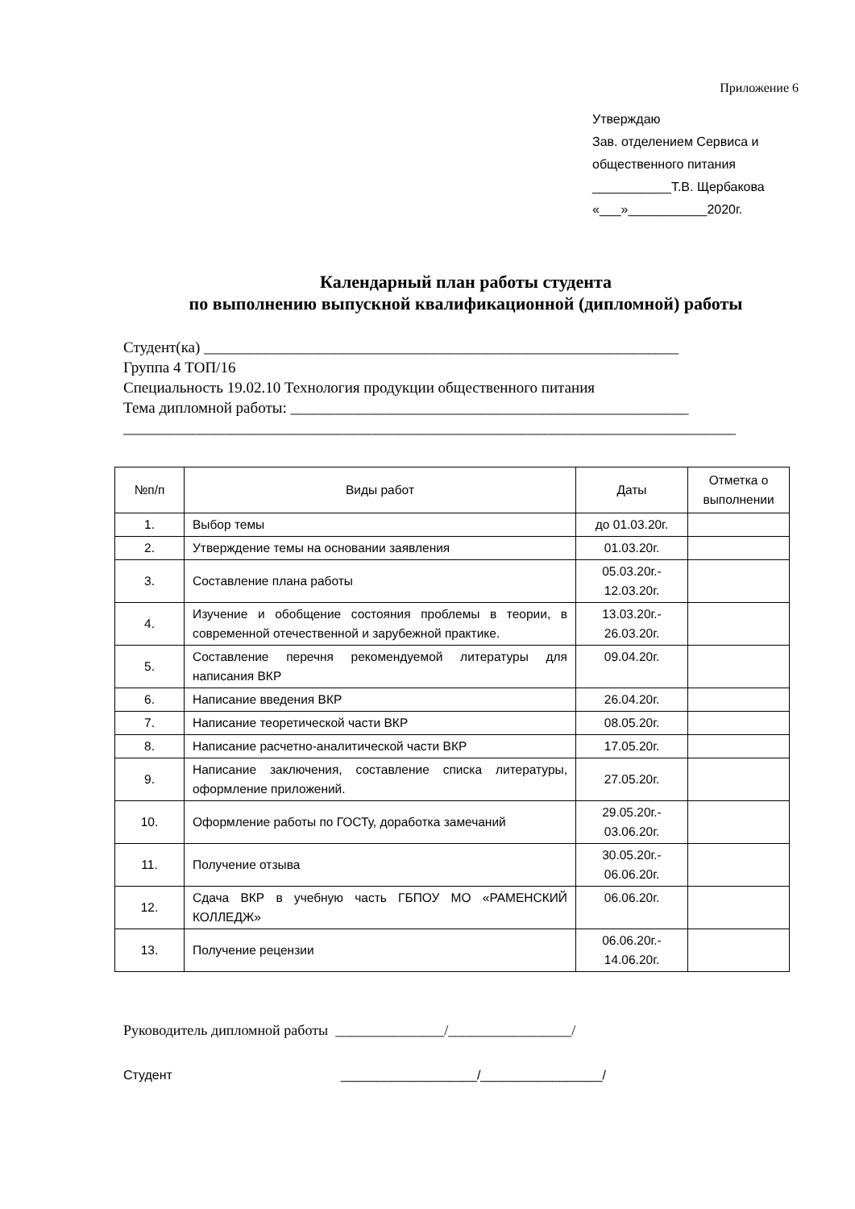Приложение 6
Утверждаю
Зав. отделением Сервиса и
общественного питания
___________Т.В. Щербакова
«___»___________2020г.
Календарный план работы студента
по выполнению выпускной квалификационной (дипломной) работы
Студент(ка) ______________________________________________________________
Группа 4 ТОП/16
Специальность 19.02.10 Технология продукции общественного питания
Тема дипломной работы: ____________________________________________________
________________________________________________________________________________
| №п/п | Виды работ | Даты | Отметка о выполнении |
| --- | --- | --- | --- |
| 1. | Выбор темы | до 01.03.20г. | |
| 2. | Утверждение темы на основании заявления | 01.03.20г. | |
| 3. | Составление плана работы | 05.03.20г.- 12.03.20г. | |
| 4. | Изучение и обобщение состояния проблемы в теории, в современной отечественной и зарубежной практике. | 13.03.20г.- 26.03.20г. | |
| 5. | Составление перечня рекомендуемой литературы для написания ВКР | 09.04.20г. | |
| 6. | Написание введения ВКР | 26.04.20г. | |
| 7. | Написание теоретической части ВКР | 08.05.20г. | |
| 8. | Написание расчетно-аналитической части ВКР | 17.05.20г. | |
| 9. | Написание заключения, составление списка литературы, оформление приложений. | 27.05.20г. | |
| 10. | Оформление работы по ГОСТу, доработка замечаний | 29.05.20г.- 03.06.20г. | |
| 11. | Получение отзыва | 30.05.20г.- 06.06.20г. | |
| 12. | Сдача ВКР в учебную часть ГБПОУ МО «РАМЕНСКИЙ КОЛЛЕДЖ» | 06.06.20г. | |
| 13. | Получение рецензии | 06.06.20г.- 14.06.20г. | |
Руководитель дипломной работы _______________/_________________/
Студент ___________________/_________________/